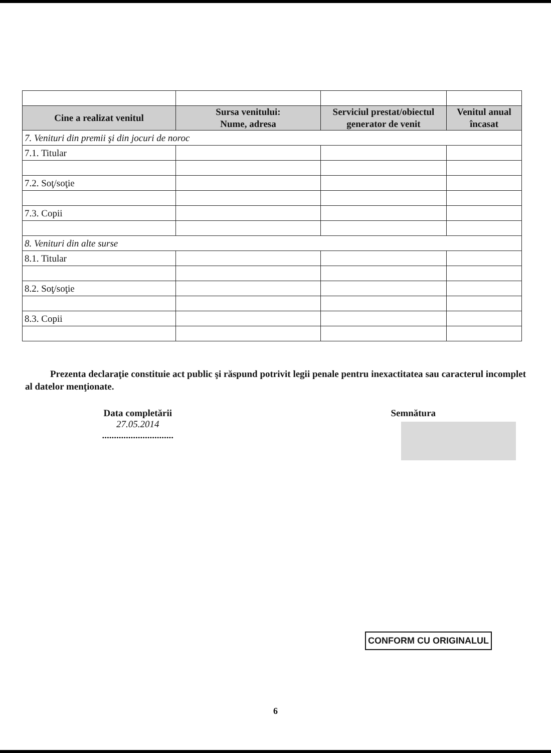| Cine a realizat venitul | Sursa venitului: Nume, adresa | Serviciul prestat/obiectul generator de venit | Venitul anual încasat |
| --- | --- | --- | --- |
| 7. Venituri din premii şi din jocuri de noroc | | | |
| 7.1. Titular | | | |
| 7.2. Soţ/soţie | | | |
| 7.3. Copii | | | |
| 8. Venituri din alte surse | | | |
| 8.1. Titular | | | |
| 8.2. Soţ/soţie | | | |
| 8.3. Copii | | | |
Prezenta declaraţie constituie act public şi răspund potrivit legii penale pentru inexactitatea sau caracterul incomplet al datelor menţionate.
Data completării
27.05.2014
..............................
Semnătura
CONFORM CU ORIGINALUL
6